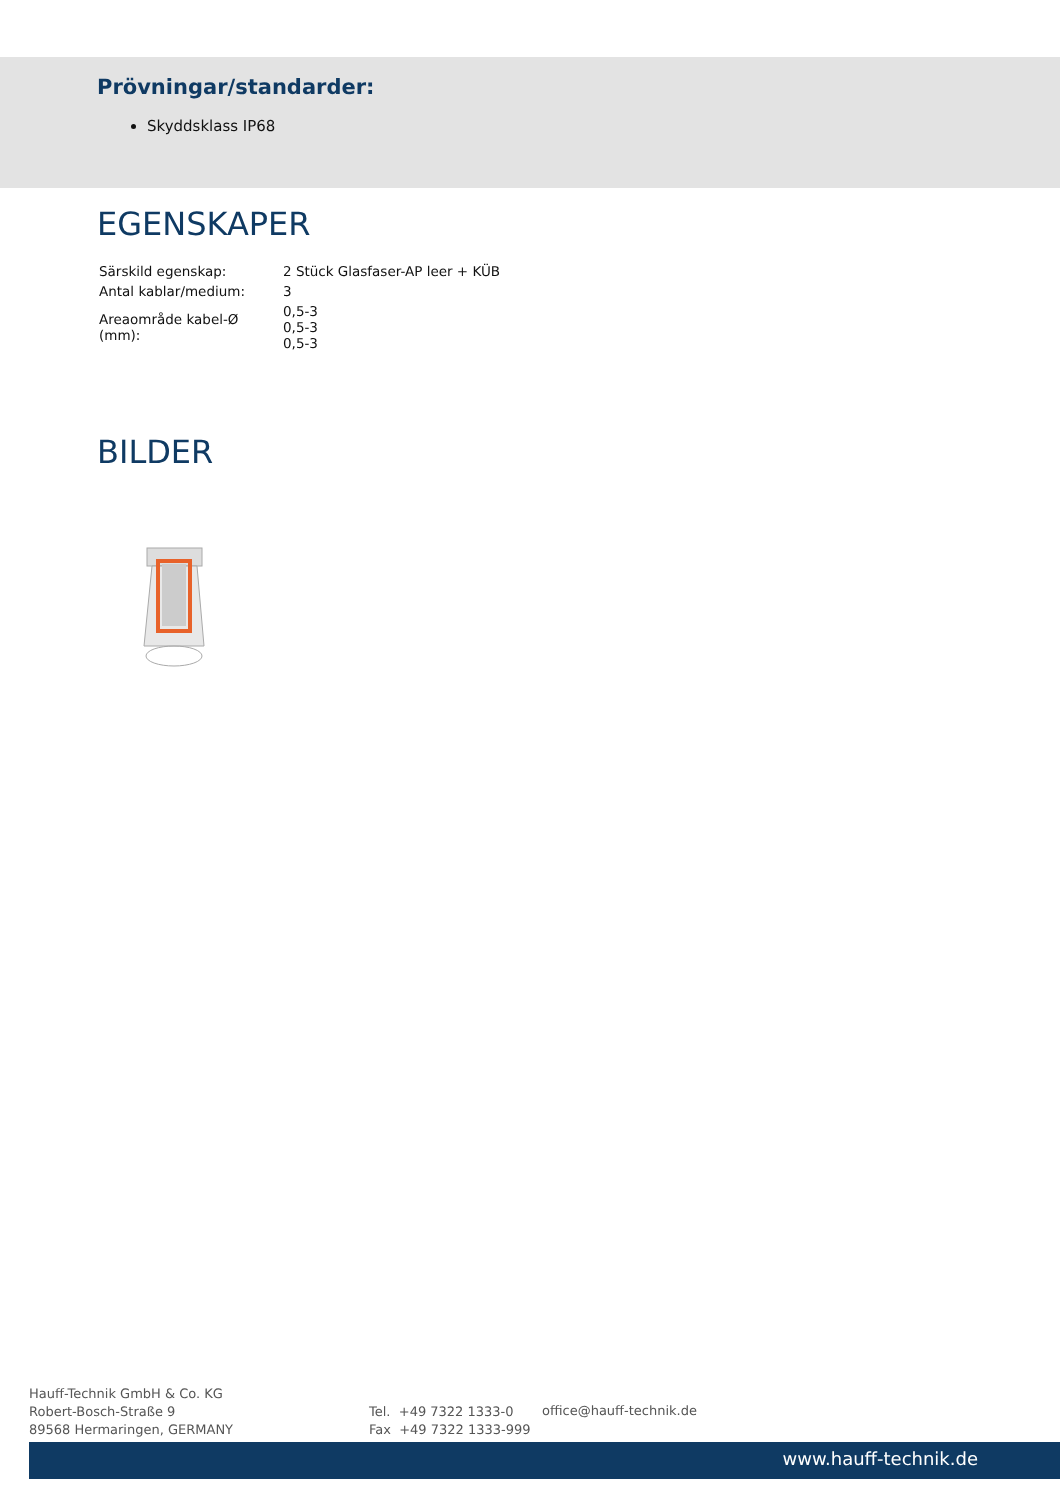Prövningar/standarder:
Skyddsklass IP68
EGENSKAPER
| Särskild egenskap: | 2 Stück Glasfaser-AP leer + KÜB |
| Antal kablar/medium: | 3 |
| Areaområde kabel-Ø (mm): | 0,5-3 0,5-3 0,5-3 |
BILDER
Hauff-Technik GmbH & Co. KG
Robert-Bosch-Straße 9
89568 Hermaringen, GERMANY
Tel. +49 7322 1333-0
Fax +49 7322 1333-999
office@hauff-technik.de
www.hauff-technik.de